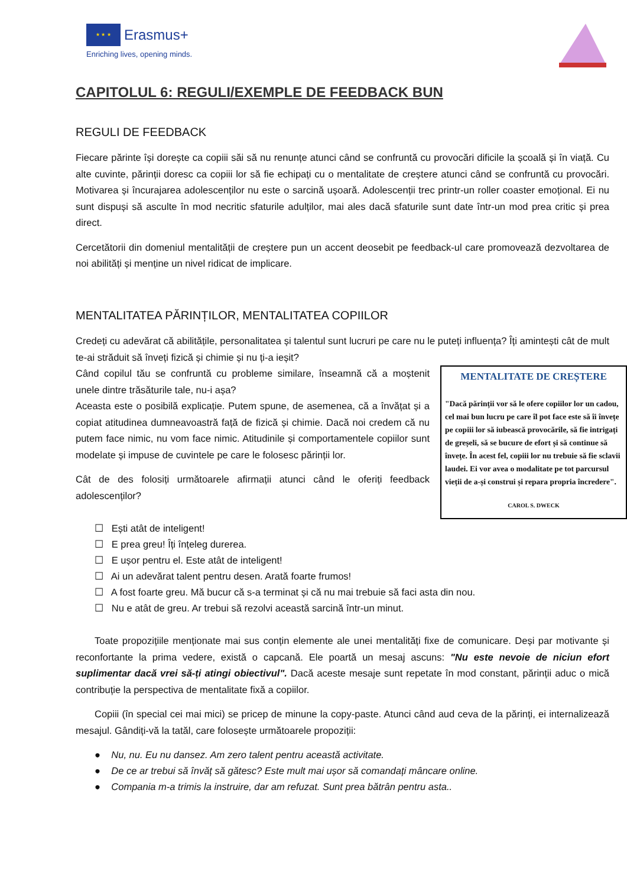★ ★ ★
Erasmus+
Enriching lives, opening minds.
CAPITOLUL 6: REGULI/EXEMPLE DE FEEDBACK BUN
REGULI DE FEEDBACK
Fiecare părinte își dorește ca copiii săi să nu renunțe atunci când se confruntă cu provocări dificile la școală și în viață. Cu alte cuvinte, părinții doresc ca copiii lor să fie echipați cu o mentalitate de creștere atunci când se confruntă cu provocări. Motivarea și încurajarea adolescenților nu este o sarcină ușoară. Adolescenții trec printr-un roller coaster emoțional. Ei nu sunt dispuși să asculte în mod necritic sfaturile adulților, mai ales dacă sfaturile sunt date într-un mod prea critic și prea direct.
Cercetătorii din domeniul mentalității de creștere pun un accent deosebit pe feedback-ul care promovează dezvoltarea de noi abilități și menține un nivel ridicat de implicare.
MENTALITATEA PĂRINȚILOR, MENTALITATEA COPIILOR
Credeți cu adevărat că abilitățile, personalitatea și talentul sunt lucruri pe care nu le puteți influența? Îți amintești cât de mult te-ai străduit să înveți fizică și chimie și nu ți-a ieșit?
MENTALITATE DE CREȘTERE
"Dacă părinții vor să le ofere copiilor lor un cadou, cel mai bun lucru pe care îl pot face este să îi învețe pe copiii lor să iubească provocările, să fie intrigați de greșeli, să se bucure de efort și să continue să învețe. În acest fel, copiii lor nu trebuie să fie sclavii laudei. Ei vor avea o modalitate pe tot parcursul vieții de a-și construi și repara propria încredere".
CAROL S. DWECK
Când copilul tău se confruntă cu probleme similare, înseamnă că a moștenit unele dintre trăsăturile tale, nu-i așa?
Aceasta este o posibilă explicație. Putem spune, de asemenea, că a învățat și a copiat atitudinea dumneavoastră față de fizică și chimie. Dacă noi credem că nu putem face nimic, nu vom face nimic. Atitudinile și comportamentele copiilor sunt modelate și impuse de cuvintele pe care le folosesc părinții lor.
Cât de des folosiți următoarele afirmații atunci când le oferiți feedback adolescenților?
☐ Ești atât de inteligent!
☐ E prea greu! Îți înțeleg durerea.
☐ E ușor pentru el. Este atât de inteligent!
☐ Ai un adevărat talent pentru desen. Arată foarte frumos!
☐ A fost foarte greu. Mă bucur că s-a terminat și că nu mai trebuie să faci asta din nou.
☐ Nu e atât de greu. Ar trebui să rezolvi această sarcină într-un minut.
Toate propozițiile menționate mai sus conțin elemente ale unei mentalități fixe de comunicare. Deși par motivante și reconfortante la prima vedere, există o capcană. Ele poartă un mesaj ascuns: "Nu este nevoie de niciun efort suplimentar dacă vrei să-ți atingi obiectivul". Dacă aceste mesaje sunt repetate în mod constant, părinții aduc o mică contribuție la perspectiva de mentalitate fixă a copiilor.
Copiii (în special cei mai mici) se pricep de minune la copy-paste. Atunci când aud ceva de la părinți, ei internalizează mesajul. Gândiți-vă la tatăl, care folosește următoarele propoziții:
● Nu, nu. Eu nu dansez. Am zero talent pentru această activitate.
● De ce ar trebui să învăț să gătesc? Este mult mai ușor să comandați mâncare online.
● Compania m-a trimis la instruire, dar am refuzat. Sunt prea bătrân pentru asta..